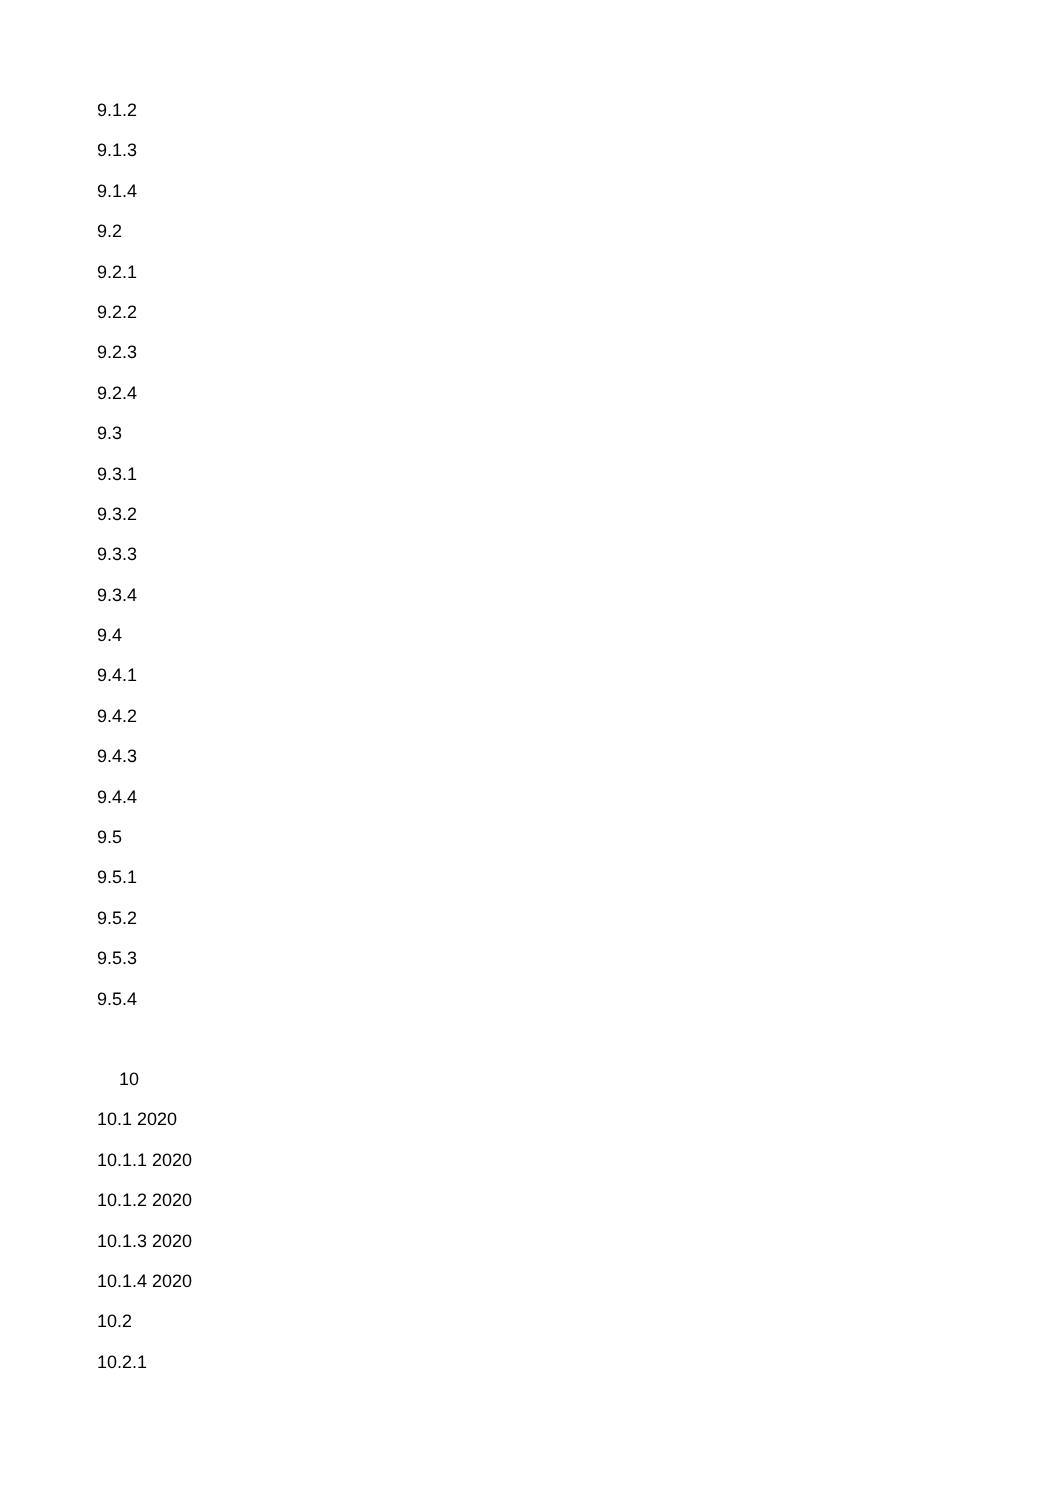9.1.2
9.1.3
9.1.4
9.2
9.2.1
9.2.2
9.2.3
9.2.4
9.3
9.3.1
9.3.2
9.3.3
9.3.4
9.4
9.4.1
9.4.2
9.4.3
9.4.4
9.5
9.5.1
9.5.2
9.5.3
9.5.4
10
10.1 2020
10.1.1 2020
10.1.2 2020
10.1.3 2020
10.1.4 2020
10.2
10.2.1